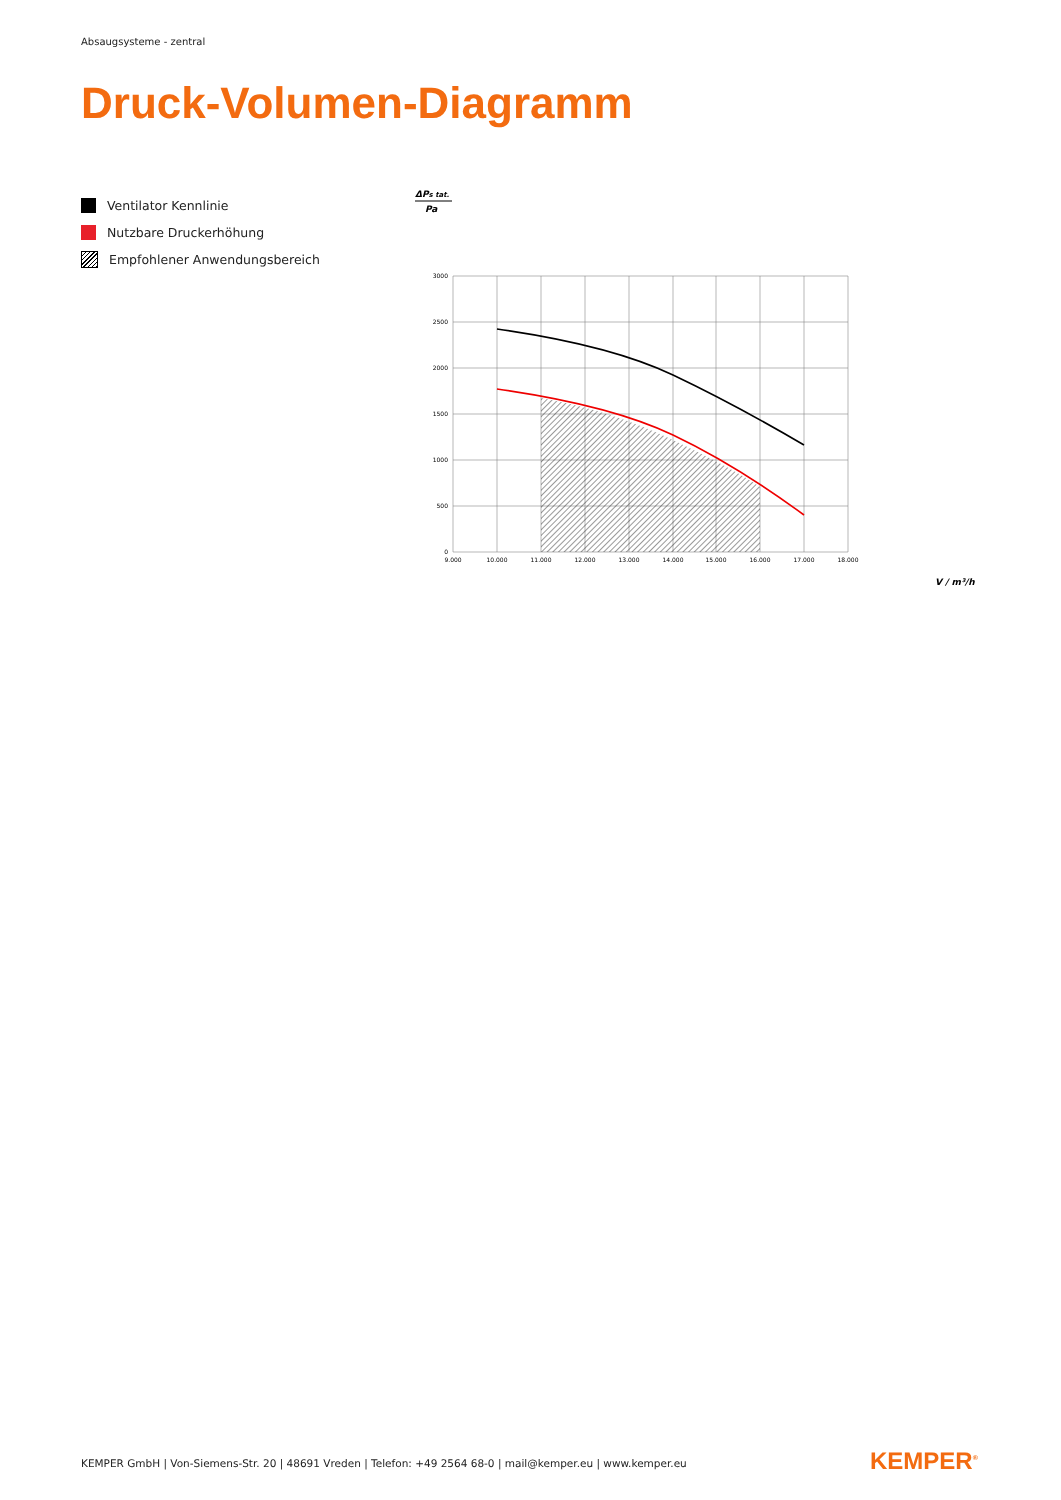Absaugsysteme - zentral
Druck-Volumen-Diagramm
Ventilator Kennlinie
Nutzbare Druckerhöhung
Empfohlener Anwendungsbereich
ΔPs tat.
Pa
3000
2500
2000
1500
1000
500
0
9.000
10.000
11.000
12.000
13.000
14.000
15.000
16.000
17.000
18.000
V / m³/h
KEMPER GmbH | Von-Siemens-Str. 20 | 48691 Vreden | Telefon: +49 2564 68-0 | mail@kemper.eu | www.kemper.eu
KEMPER<sup>®</sup>